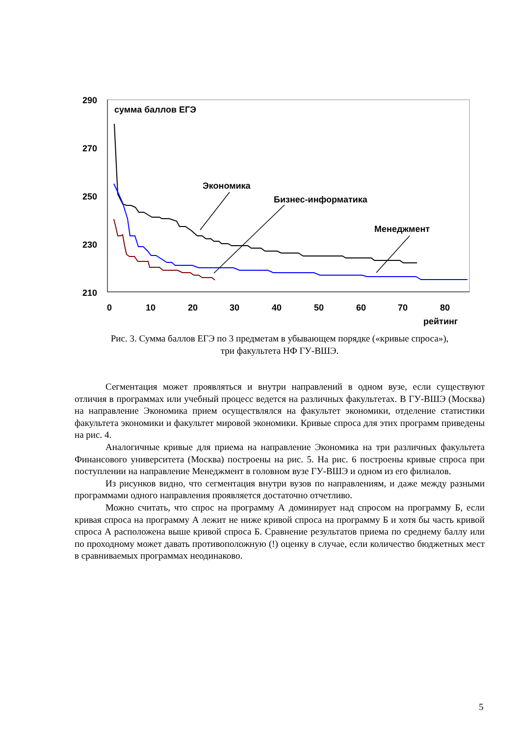290
270
250
230
210
0
10
20
30
40
50
60
70
80
рейтинг
сумма баллов ЕГЭ
Экономика
Бизнес-информатика
Менеджмент
Рис. 3. Сумма баллов ЕГЭ по 3 предметам в убывающем порядке («кривые спроса»),
три факультета НФ ГУ-ВШЭ.
Сегментация может проявляться и внутри направлений в одном вузе, если существуют отличия в программах или учебный процесс ведется на различных факультетах. В ГУ-ВШЭ (Москва) на направление Экономика прием осуществлялся на факультет экономики, отделение статистики факультета экономики и факультет мировой экономики. Кривые спроса для этих программ приведены на рис. 4.
Аналогичные кривые для приема на направление Экономика на три различных факультета Финансового университета (Москва) построены на рис. 5. На рис. 6 построены кривые спроса при поступлении на направление Менеджмент в головном вузе ГУ-ВШЭ и одном из его филиалов.
Из рисунков видно, что сегментация внутри вузов по направлениям, и даже между разными программами одного направления проявляется достаточно отчетливо.
Можно считать, что спрос на программу А доминирует над спросом на программу Б, если кривая спроса на программу А лежит не ниже кривой спроса на программу Б и хотя бы часть кривой спроса А расположена выше кривой спроса Б. Сравнение результатов приема по среднему баллу или по проходному может давать противоположную (!) оценку в случае, если количество бюджетных мест в сравниваемых программах неодинаково.
5